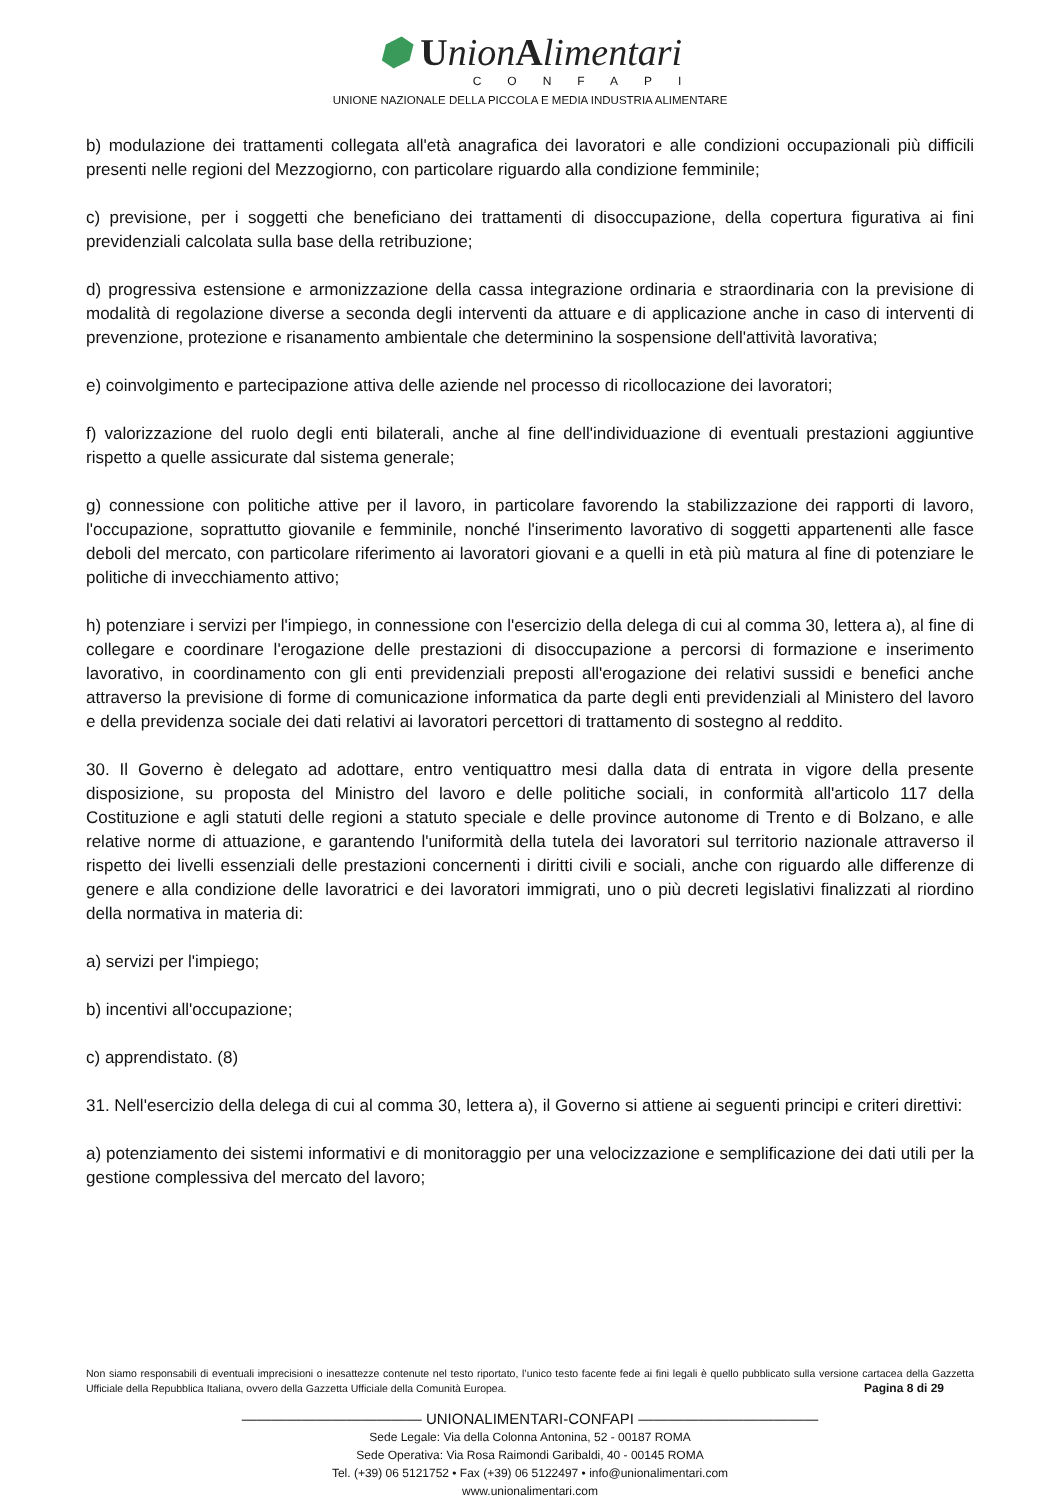⬢ UnionAlimentari
CONFAPI
UNIONE NAZIONALE DELLA PICCOLA E MEDIA INDUSTRIA ALIMENTARE
b) modulazione dei trattamenti collegata all'età anagrafica dei lavoratori e alle condizioni occupazionali più difficili presenti nelle regioni del Mezzogiorno, con particolare riguardo alla condizione femminile;
c) previsione, per i soggetti che beneficiano dei trattamenti di disoccupazione, della copertura figurativa ai fini previdenziali calcolata sulla base della retribuzione;
d) progressiva estensione e armonizzazione della cassa integrazione ordinaria e straordinaria con la previsione di modalità di regolazione diverse a seconda degli interventi da attuare e di applicazione anche in caso di interventi di prevenzione, protezione e risanamento ambientale che determinino la sospensione dell'attività lavorativa;
e) coinvolgimento e partecipazione attiva delle aziende nel processo di ricollocazione dei lavoratori;
f) valorizzazione del ruolo degli enti bilaterali, anche al fine dell'individuazione di eventuali prestazioni aggiuntive rispetto a quelle assicurate dal sistema generale;
g) connessione con politiche attive per il lavoro, in particolare favorendo la stabilizzazione dei rapporti di lavoro, l'occupazione, soprattutto giovanile e femminile, nonché l'inserimento lavorativo di soggetti appartenenti alle fasce deboli del mercato, con particolare riferimento ai lavoratori giovani e a quelli in età più matura al fine di potenziare le politiche di invecchiamento attivo;
h) potenziare i servizi per l'impiego, in connessione con l'esercizio della delega di cui al comma 30, lettera a), al fine di collegare e coordinare l'erogazione delle prestazioni di disoccupazione a percorsi di formazione e inserimento lavorativo, in coordinamento con gli enti previdenziali preposti all'erogazione dei relativi sussidi e benefici anche attraverso la previsione di forme di comunicazione informatica da parte degli enti previdenziali al Ministero del lavoro e della previdenza sociale dei dati relativi ai lavoratori percettori di trattamento di sostegno al reddito.
30. Il Governo è delegato ad adottare, entro ventiquattro mesi dalla data di entrata in vigore della presente disposizione, su proposta del Ministro del lavoro e delle politiche sociali, in conformità all'articolo 117 della Costituzione e agli statuti delle regioni a statuto speciale e delle province autonome di Trento e di Bolzano, e alle relative norme di attuazione, e garantendo l'uniformità della tutela dei lavoratori sul territorio nazionale attraverso il rispetto dei livelli essenziali delle prestazioni concernenti i diritti civili e sociali, anche con riguardo alle differenze di genere e alla condizione delle lavoratrici e dei lavoratori immigrati, uno o più decreti legislativi finalizzati al riordino della normativa in materia di:
a) servizi per l'impiego;
b) incentivi all'occupazione;
c) apprendistato. (8)
31. Nell'esercizio della delega di cui al comma 30, lettera a), il Governo si attiene ai seguenti principi e criteri direttivi:
a) potenziamento dei sistemi informativi e di monitoraggio per una velocizzazione e semplificazione dei dati utili per la gestione complessiva del mercato del lavoro;
Non siamo responsabili di eventuali imprecisioni o inesattezze contenute nel testo riportato, l’unico testo facente fede ai fini legali è quello pubblicato sulla versione cartacea della Gazzetta Ufficiale della Repubblica Italiana, ovvero della Gazzetta Ufficiale della Comunità Europea. Pagina 8 di 29
———————————— UNIONALIMENTARI-CONFAPI ————————————
Sede Legale: Via della Colonna Antonina, 52 - 00187 ROMA
Sede Operativa: Via Rosa Raimondi Garibaldi, 40 - 00145 ROMA
Tel. (+39) 06 5121752 • Fax (+39) 06 5122497 • info@unionalimentari.com
www.unionalimentari.com